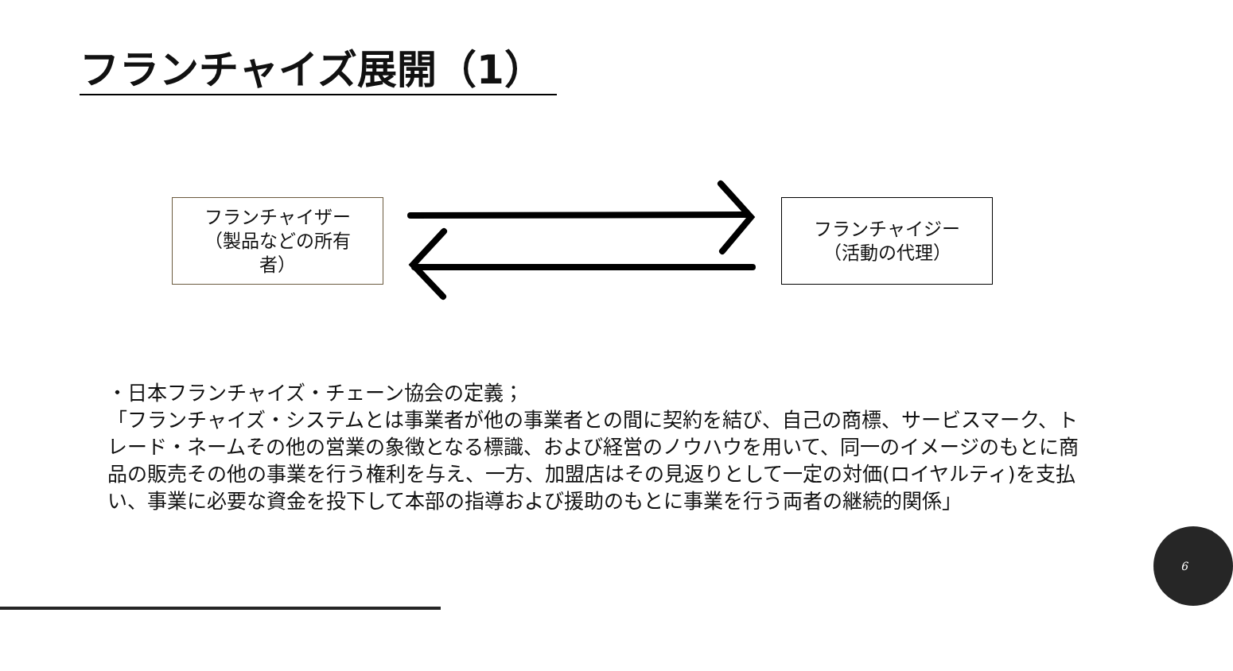フランチャイズ展開（1）
フランチャイザー
（製品などの所有
者）
フランチャイジー
（活動の代理）
・日本フランチャイズ・チェーン協会の定義；
「フランチャイズ・システムとは事業者が他の事業者との間に契約を結び、自己の商標、サービスマーク、トレード・ネームその他の営業の象徴となる標識、および経営のノウハウを用いて、同一のイメージのもとに商品の販売その他の事業を行う権利を与え、一方、加盟店はその見返りとして一定の対価(ロイヤルティ)を支払い、事業に必要な資金を投下して本部の指導および援助のもとに事業を行う両者の継続的関係」
6